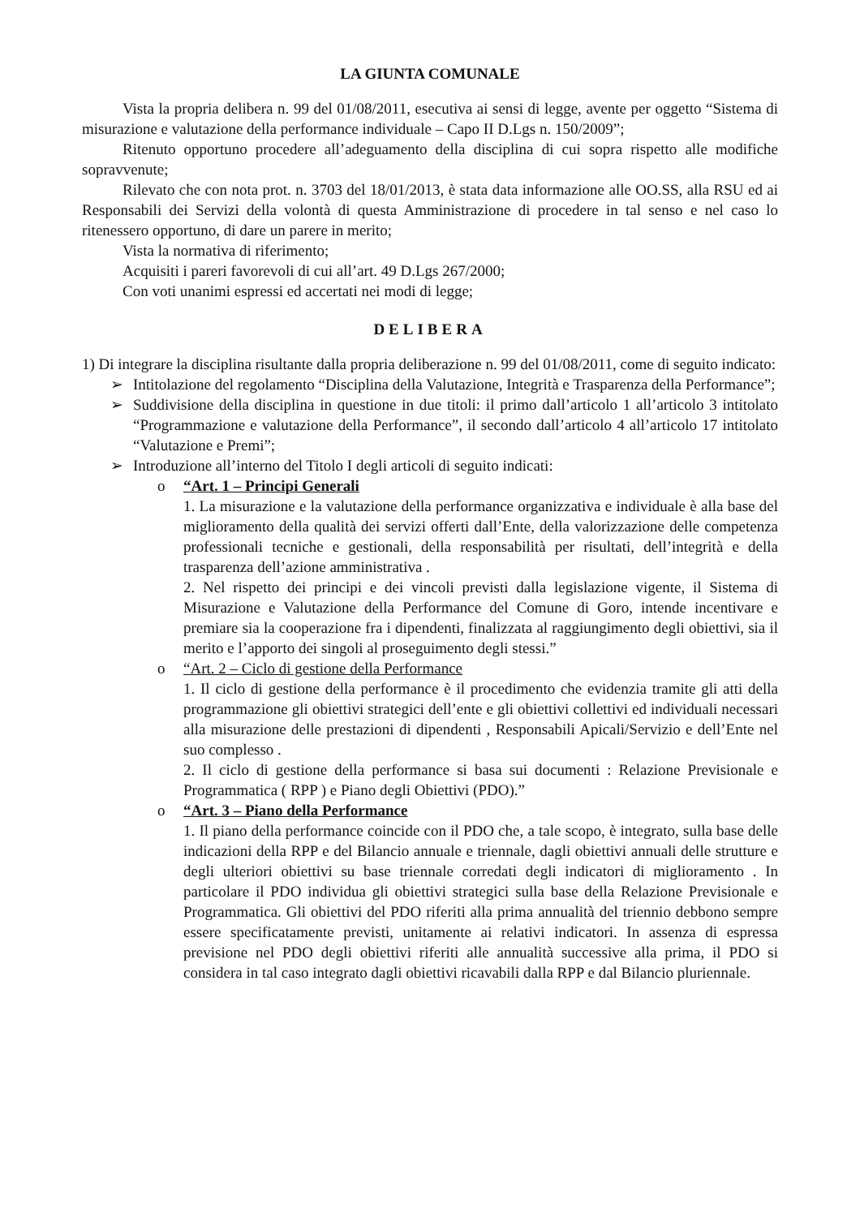LA GIUNTA COMUNALE
Vista la propria delibera n. 99 del 01/08/2011, esecutiva ai sensi di legge, avente per oggetto “Sistema di misurazione e valutazione della performance individuale – Capo II D.Lgs n. 150/2009”;
Ritenuto opportuno procedere all’adeguamento della disciplina di cui sopra rispetto alle modifiche sopravvenute;
Rilevato che con nota prot. n. 3703 del 18/01/2013, è stata data informazione alle OO.SS, alla RSU ed ai Responsabili dei Servizi della volontà di questa Amministrazione di procedere in tal senso e nel caso lo ritenessero opportuno, di dare un parere in merito;
Vista la normativa di riferimento;
Acquisiti i pareri favorevoli di cui all’art. 49 D.Lgs 267/2000;
Con voti unanimi espressi ed accertati nei modi di legge;
DELIBERA
1) Di integrare la disciplina risultante dalla propria deliberazione n. 99 del 01/08/2011, come di seguito indicato:
➢ Intitolazione del regolamento “Disciplina della Valutazione, Integrità e Trasparenza della Performance”;
➢ Suddivisione della disciplina in questione in due titoli: il primo dall’articolo 1 all’articolo 3 intitolato “Programmazione e valutazione della Performance”, il secondo dall’articolo 4 all’articolo 17 intitolato “Valutazione e Premi”;
➢ Introduzione all’interno del Titolo I degli articoli di seguito indicati:
o “Art. 1 – Principi Generali
1. La misurazione e la valutazione della performance organizzativa e individuale è alla base del miglioramento della qualità dei servizi offerti dall’Ente, della valorizzazione delle competenza professionali tecniche e gestionali, della responsabilità per risultati, dell’integrità e della trasparenza dell’azione amministrativa .
2. Nel rispetto dei principi e dei vincoli previsti dalla legislazione vigente, il Sistema di Misurazione e Valutazione della Performance del Comune di Goro, intende incentivare e premiare sia la cooperazione fra i dipendenti, finalizzata al raggiungimento degli obiettivi, sia il merito e l’apporto dei singoli al proseguimento degli stessi.”
o “Art. 2 – Ciclo di gestione della Performance
1. Il ciclo di gestione della performance è il procedimento che evidenzia tramite gli atti della programmazione gli obiettivi strategici dell’ente e gli obiettivi collettivi ed individuali necessari alla misurazione delle prestazioni di dipendenti , Responsabili Apicali/Servizio e dell’Ente nel suo complesso .
2. Il ciclo di gestione della performance si basa sui documenti : Relazione Previsionale e Programmatica ( RPP ) e Piano degli Obiettivi (PDO).”
o “Art. 3 – Piano della Performance
1. Il piano della performance coincide con il PDO che, a tale scopo, è integrato, sulla base delle indicazioni della RPP e del Bilancio annuale e triennale, dagli obiettivi annuali delle strutture e degli ulteriori obiettivi su base triennale corredati degli indicatori di miglioramento . In particolare il PDO individua gli obiettivi strategici sulla base della Relazione Previsionale e Programmatica. Gli obiettivi del PDO riferiti alla prima annualità del triennio debbono sempre essere specificatamente previsti, unitamente ai relativi indicatori. In assenza di espressa previsione nel PDO degli obiettivi riferiti alle annualità successive alla prima, il PDO si considera in tal caso integrato dagli obiettivi ricavabili dalla RPP e dal Bilancio pluriennale.